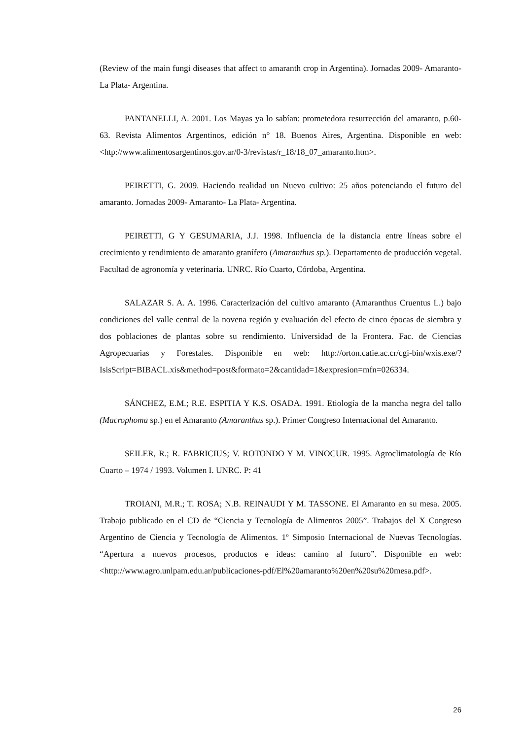(Review of the main fungi diseases that affect to amaranth crop in Argentina). Jornadas 2009- Amaranto- La Plata- Argentina.
PANTANELLI, A. 2001. Los Mayas ya lo sabían: prometedora resurrección del amaranto, p.60-63. Revista Alimentos Argentinos, edición n° 18. Buenos Aires, Argentina. Disponible en web: <htp://www.alimentosargentinos.gov.ar/0-3/revistas/r_18/18_07_amaranto.htm>.
PEIRETTI, G. 2009. Haciendo realidad un Nuevo cultivo: 25 años potenciando el futuro del amaranto. Jornadas 2009- Amaranto- La Plata- Argentina.
PEIRETTI, G Y GESUMARIA, J.J. 1998. Influencia de la distancia entre líneas sobre el crecimiento y rendimiento de amaranto granífero (Amaranthus sp.). Departamento de producción vegetal. Facultad de agronomía y veterinaria. UNRC. Río Cuarto, Córdoba, Argentina.
SALAZAR S. A. A. 1996. Caracterización del cultivo amaranto (Amaranthus Cruentus L.) bajo condiciones del valle central de la novena región y evaluación del efecto de cinco épocas de siembra y dos poblaciones de plantas sobre su rendimiento. Universidad de la Frontera. Fac. de Ciencias Agropecuarias y Forestales. Disponible en web: http://orton.catie.ac.cr/cgi-bin/wxis.exe/?IsisScript=BIBACL.xis&method=post&formato=2&cantidad=1&expresion=mfn=026334.
SÁNCHEZ, E.M.; R.E. ESPITIA Y K.S. OSADA. 1991. Etiología de la mancha negra del tallo (Macrophoma sp.) en el Amaranto (Amaranthus sp.). Primer Congreso Internacional del Amaranto.
SEILER, R.; R. FABRICIUS; V. ROTONDO Y M. VINOCUR. 1995. Agroclimatología de Río Cuarto – 1974 / 1993. Volumen I. UNRC. P: 41
TROIANI, M.R.; T. ROSA; N.B. REINAUDI Y M. TASSONE. El Amaranto en su mesa. 2005. Trabajo publicado en el CD de “Ciencia y Tecnología de Alimentos 2005”. Trabajos del X Congreso Argentino de Ciencia y Tecnología de Alimentos. 1º Simposio Internacional de Nuevas Tecnologías. “Apertura a nuevos procesos, productos e ideas: camino al futuro”. Disponible en web: <http://www.agro.unlpam.edu.ar/publicaciones-pdf/El%20amaranto%20en%20su%20mesa.pdf>.
26